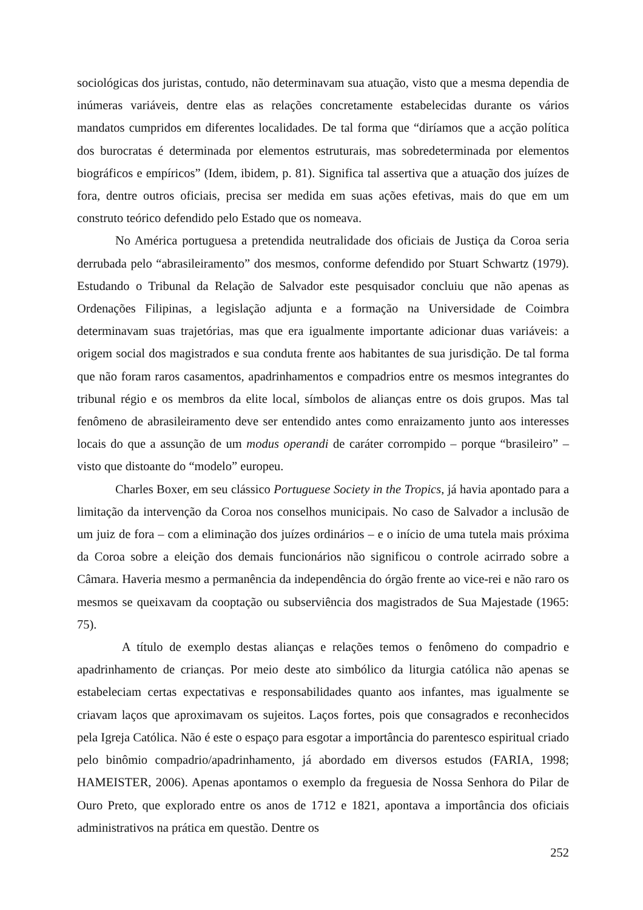sociológicas dos juristas, contudo, não determinavam sua atuação, visto que a mesma dependia de inúmeras variáveis, dentre elas as relações concretamente estabelecidas durante os vários mandatos cumpridos em diferentes localidades. De tal forma que “diríamos que a acção política dos burocratas é determinada por elementos estruturais, mas sobredeterminada por elementos biográficos e empíricos” (Idem, ibidem, p. 81). Significa tal assertiva que a atuação dos juízes de fora, dentre outros oficiais, precisa ser medida em suas ações efetivas, mais do que em um construto teórico defendido pelo Estado que os nomeava.
No América portuguesa a pretendida neutralidade dos oficiais de Justiça da Coroa seria derrubada pelo “abrasileiramento” dos mesmos, conforme defendido por Stuart Schwartz (1979). Estudando o Tribunal da Relação de Salvador este pesquisador concluiu que não apenas as Ordenações Filipinas, a legislação adjunta e a formação na Universidade de Coimbra determinavam suas trajetórias, mas que era igualmente importante adicionar duas variáveis: a origem social dos magistrados e sua conduta frente aos habitantes de sua jurisdição. De tal forma que não foram raros casamentos, apadrinhamentos e compadrios entre os mesmos integrantes do tribunal régio e os membros da elite local, símbolos de alianças entre os dois grupos. Mas tal fenômeno de abrasileiramento deve ser entendido antes como enraizamento junto aos interesses locais do que a assunção de um modus operandi de caráter corrompido – porque “brasileiro” – visto que distoante do “modelo” europeu.
Charles Boxer, em seu clássico Portuguese Society in the Tropics, já havia apontado para a limitação da intervenção da Coroa nos conselhos municipais. No caso de Salvador a inclusão de um juiz de fora – com a eliminação dos juízes ordinários – e o início de uma tutela mais próxima da Coroa sobre a eleição dos demais funcionários não significou o controle acirrado sobre a Câmara. Haveria mesmo a permanência da independência do órgão frente ao vice-rei e não raro os mesmos se queixavam da cooptação ou subserviência dos magistrados de Sua Majestade (1965: 75).
A título de exemplo destas alianças e relações temos o fenômeno do compadrio e apadrinhamento de crianças. Por meio deste ato simbólico da liturgia católica não apenas se estabeleciam certas expectativas e responsabilidades quanto aos infantes, mas igualmente se criavam laços que aproximavam os sujeitos. Laços fortes, pois que consagrados e reconhecidos pela Igreja Católica. Não é este o espaço para esgotar a importância do parentesco espiritual criado pelo binômio compadrio/apadrinhamento, já abordado em diversos estudos (FARIA, 1998; HAMEISTER, 2006). Apenas apontamos o exemplo da freguesia de Nossa Senhora do Pilar de Ouro Preto, que explorado entre os anos de 1712 e 1821, apontava a importância dos oficiais administrativos na prática em questão. Dentre os
252